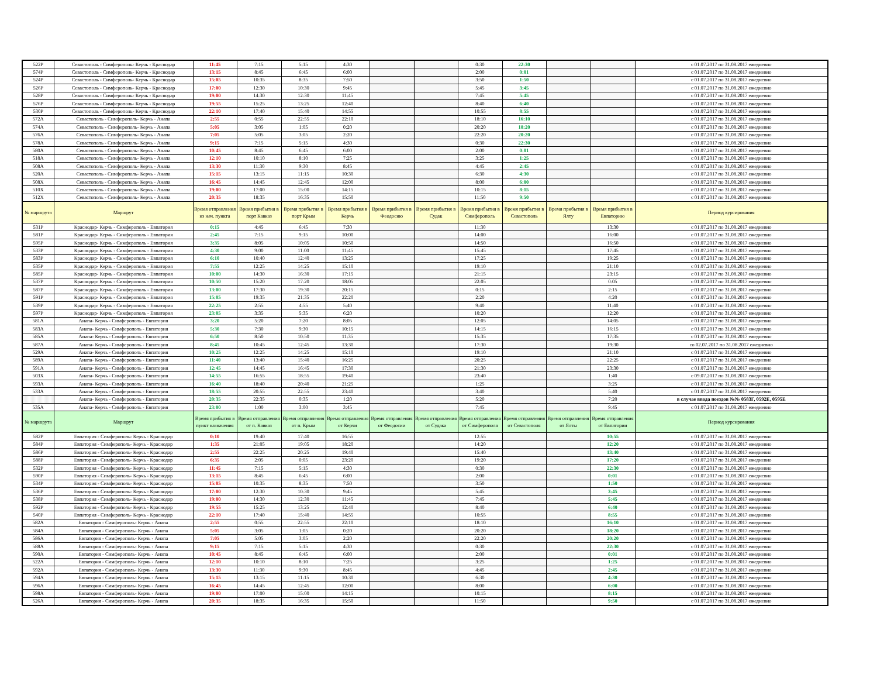| 522Р | Севастополь - Симферополь- Керчь - Краснодар | 11:45 | 7:15 | 5:15 | 4:30 | | | 0:30 | 22:30 | | | с 01.07.2017 по 31.08.2017 ежедневно |
| 574Р | Севастополь - Симферополь- Керчь - Краснодар | 13:15 | 8:45 | 6:45 | 6:00 | | | 2:00 | 0:01 | | | с 01.07.2017 по 31.08.2017 ежедневно |
| 524Р | Севастополь - Симферополь- Керчь - Краснодар | 15:05 | 10:35 | 8:35 | 7:50 | | | 3:50 | 1:50 | | | с 01.07.2017 по 31.08.2017 ежедневно |
| 526Р | Севастополь - Симферополь- Керчь - Краснодар | 17:00 | 12:30 | 10:30 | 9:45 | | | 5:45 | 3:45 | | | с 01.07.2017 по 31.08.2017 ежедневно |
| 528Р | Севастополь - Симферополь- Керчь - Краснодар | 19:00 | 14:30 | 12:30 | 11:45 | | | 7:45 | 5:45 | | | с 01.07.2017 по 31.08.2017 ежедневно |
| 576Р | Севастополь - Симферополь- Керчь - Краснодар | 19:55 | 15:25 | 13:25 | 12:40 | | | 8:40 | 6:40 | | | с 01.07.2017 по 31.08.2017 ежедневно |
| 530Р | Севастополь - Симферополь- Керчь - Краснодар | 22:10 | 17:40 | 15:40 | 14:55 | | | 10:55 | 8:55 | | | с 01.07.2017 по 31.08.2017 ежедневно |
| 572А | Севастополь - Симферополь- Керчь - Анапа | 2:55 | 0:55 | 22:55 | 22:10 | | | 18:10 | 16:10 | | | с 01.07.2017 по 31.08.2017 ежедневно |
| 574А | Севастополь - Симферополь- Керчь - Анапа | 5:05 | 3:05 | 1:05 | 0:20 | | | 20:20 | 18:20 | | | с 01.07.2017 по 31.08.2017 ежедневно |
| 576А | Севастополь - Симферополь- Керчь - Анапа | 7:05 | 5:05 | 3:05 | 2:20 | | | 22:20 | 20:20 | | | с 01.07.2017 по 31.08.2017 ежедневно |
| 578А | Севастополь - Симферополь- Керчь - Анапа | 9:15 | 7:15 | 5:15 | 4:30 | | | 0:30 | 22:30 | | | с 01.07.2017 по 31.08.2017 ежедневно |
| 580А | Севастополь - Симферополь- Керчь - Анапа | 10:45 | 8:45 | 6:45 | 6:00 | | | 2:00 | 0:01 | | | с 01.07.2017 по 31.08.2017 ежедневно |
| 518А | Севастополь - Симферополь- Керчь - Анапа | 12:10 | 10:10 | 8:10 | 7:25 | | | 3:25 | 1:25 | | | с 01.07.2017 по 31.08.2017 ежедневно |
| 508А | Севастополь - Симферополь- Керчь - Анапа | 13:30 | 11:30 | 9:30 | 8:45 | | | 4:45 | 2:45 | | | с 01.07.2017 по 31.08.2017 ежедневно |
| 520А | Севастополь - Симферополь- Керчь - Анапа | 15:15 | 13:15 | 11:15 | 10:30 | | | 6:30 | 4:30 | | | с 01.07.2017 по 31.08.2017 ежедневно |
| 508Х | Севастополь - Симферополь- Керчь - Анапа | 16:45 | 14:45 | 12:45 | 12:00 | | | 8:00 | 6:00 | | | с 01.07.2017 по 31.08.2017 ежедневно |
| 510Х | Севастополь - Симферополь- Керчь - Анапа | 19:00 | 17:00 | 15:00 | 14:15 | | | 10:15 | 8:15 | | | с 01.07.2017 по 31.08.2017 ежедневно |
| 512Х | Севастополь - Симферополь- Керчь - Анапа | 20:35 | 18:35 | 16:35 | 15:50 | | | 11:50 | 9:50 | | | с 01.07.2017 по 31.08.2017 ежедневно |
| № маршрута | Маршрут | Время отправления из нач. пункта | Время прибытия в порт Кавказ | Время прибытия в порт Крым | Время прибытия в Керчь | Время прибытия в Феодосию | Время прибытия в Судак | Время прибытия в Симферополь | Время прибытия в Севастополь | Время прибытия в Ялту | Время прибытия в Евпаторию | Период курсирования |
| 531Р | Краснодар- Керчь - Симферополь - Евпатория | 0:15 | 4:45 | 6:45 | 7:30 | | | 11:30 | | | 13:30 | с 01.07.2017 по 31.08.2017 ежедневно |
| 581Р | Краснодар- Керчь - Симферополь - Евпатория | 2:45 | 7:15 | 9:15 | 10:00 | | | 14:00 | | | 16:00 | с 01.07.2017 по 31.08.2017 ежедневно |
| 595Р | Краснодар- Керчь - Симферополь - Евпатория | 3:35 | 8:05 | 10:05 | 10:50 | | | 14:50 | | | 16:50 | с 01.07.2017 по 31.08.2017 ежедневно |
| 533Р | Краснодар- Керчь - Симферополь - Евпатория | 4:30 | 9:00 | 11:00 | 11:45 | | | 15:45 | | | 17:45 | с 01.07.2017 по 31.08.2017 ежедневно |
| 583Р | Краснодар- Керчь - Симферополь - Евпатория | 6:10 | 10:40 | 12:40 | 13:25 | | | 17:25 | | | 19:25 | с 01.07.2017 по 31.08.2017 ежедневно |
| 535Р | Краснодар- Керчь - Симферополь - Евпатория | 7:55 | 12:25 | 14:25 | 15:10 | | | 19:10 | | | 21:10 | с 01.07.2017 по 31.08.2017 ежедневно |
| 585Р | Краснодар- Керчь - Симферополь - Евпатория | 10:00 | 14:30 | 16:30 | 17:15 | | | 21:15 | | | 23:15 | с 01.07.2017 по 31.08.2017 ежедневно |
| 537Р | Краснодар- Керчь - Симферополь - Евпатория | 10:50 | 15:20 | 17:20 | 18:05 | | | 22:05 | | | 0:05 | с 01.07.2017 по 31.08.2017 ежедневно |
| 587Р | Краснодар- Керчь - Симферополь - Евпатория | 13:00 | 17:30 | 19:30 | 20:15 | | | 0:15 | | | 2:15 | с 01.07.2017 по 31.08.2017 ежедневно |
| 591Р | Краснодар- Керчь - Симферополь - Евпатория | 15:05 | 19:35 | 21:35 | 22:20 | | | 2:20 | | | 4:20 | с 01.07.2017 по 31.08.2017 ежедневно |
| 539Р | Краснодар- Керчь - Симферополь - Евпатория | 22:25 | 2:55 | 4:55 | 5:40 | | | 9:40 | | | 11:40 | с 01.07.2017 по 31.08.2017 ежедневно |
| 597Р | Краснодар- Керчь - Симферополь - Евпатория | 23:05 | 3:35 | 5:35 | 6:20 | | | 10:20 | | | 12:20 | с 01.07.2017 по 31.08.2017 ежедневно |
| 581А | Анапа- Керчь - Симферополь - Евпатория | 3:20 | 5:20 | 7:20 | 8:05 | | | 12:05 | | | 14:05 | с 01.07.2017 по 31.08.2017 ежедневно |
| 583А | Анапа- Керчь - Симферополь - Евпатория | 5:30 | 7:30 | 9:30 | 10:15 | | | 14:15 | | | 16:15 | с 01.07.2017 по 31.08.2017 ежедневно |
| 585А | Анапа- Керчь - Симферополь - Евпатория | 6:50 | 8:50 | 10:50 | 11:35 | | | 15:35 | | | 17:35 | с 01.07.2017 по 31.08.2017 ежедневно |
| 587А | Анапа- Керчь - Симферополь - Евпатория | 8:45 | 10:45 | 12:45 | 13:30 | | | 17:30 | | | 19:30 | со 02.07.2017 по 31.08.2017 ежедневно |
| 529А | Анапа- Керчь - Симферополь - Евпатория | 10:25 | 12:25 | 14:25 | 15:10 | | | 19:10 | | | 21:10 | с 01.07.2017 по 31.08.2017 ежедневно |
| 589А | Анапа- Керчь - Симферополь - Евпатория | 11:40 | 13:40 | 15:40 | 16:25 | | | 20:25 | | | 22:25 | с 01.07.2017 по 31.08.2017 ежедневно |
| 591А | Анапа- Керчь - Симферополь - Евпатория | 12:45 | 14:45 | 16:45 | 17:30 | | | 21:30 | | | 23:30 | с 01.07.2017 по 31.08.2017 ежедневно |
| 503Х | Анапа- Керчь - Симферополь - Евпатория | 14:55 | 16:55 | 18:55 | 19:40 | | | 23:40 | | | 1:40 | с 09.07.2017 по 31.08.2017 ежедневно |
| 593А | Анапа- Керчь - Симферополь - Евпатория | 16:40 | 18:40 | 20:40 | 21:25 | | | 1:25 | | | 3:25 | с 01.07.2017 по 31.08.2017 ежедневно |
| 533А | Анапа- Керчь - Симферополь - Евпатория | 18:55 | 20:55 | 22:55 | 23:40 | | | 3:40 | | | 5:40 | с 01.07.2017 по 31.08.2017 ежедневно |
| | Анапа- Керчь - Симферополь - Евпатория | 20:35 | 22:35 | 0:35 | 1:20 | | | 5:20 | | | 7:20 | в случае ввода поездов №№ 0583Г, 0592Е, 0595Е |
| 535А | Анапа- Керчь - Симферополь - Евпатория | 23:00 | 1:00 | 3:00 | 3:45 | | | 7:45 | | | 9:45 | с 01.07.2017 по 31.08.2017 ежедневно |
| № маршрута | Маршрут | Время прибытия в пункт назначения | Время отправления от п. Кавказ | Время отправления от п. Крым | Время отправления от Керчи | Время отправления от Феодосии | Время отправления от Судака | Время отправления от Симферополя | Время отправления от Севастополя | Время отправления от Ялты | Время отправления от Евпатории | Период курсирования |
| 582Р | Евпатория - Симферополь- Керчь - Краснодар | 0:10 | 19:40 | 17:40 | 16:55 | | | 12:55 | | | 10:55 | с 01.07.2017 по 31.08.2017 ежедневно |
| 584Р | Евпатория - Симферополь- Керчь - Краснодар | 1:35 | 21:05 | 19:05 | 18:20 | | | 14:20 | | | 12:20 | с 01.07.2017 по 31.08.2017 ежедневно |
| 586Р | Евпатория - Симферополь- Керчь - Краснодар | 2:55 | 22:25 | 20:25 | 19:40 | | | 15:40 | | | 13:40 | с 01.07.2017 по 31.08.2017 ежедневно |
| 588Р | Евпатория - Симферополь- Керчь - Краснодар | 6:35 | 2:05 | 0:05 | 23:20 | | | 19:20 | | | 17:20 | с 01.07.2017 по 31.08.2017 ежедневно |
| 532Р | Евпатория - Симферополь- Керчь - Краснодар | 11:45 | 7:15 | 5:15 | 4:30 | | | 0:30 | | | 22:30 | с 01.07.2017 по 31.08.2017 ежедневно |
| 590Р | Евпатория - Симферополь- Керчь - Краснодар | 13:15 | 8:45 | 6:45 | 6:00 | | | 2:00 | | | 0:01 | с 01.07.2017 по 31.08.2017 ежедневно |
| 534Р | Евпатория - Симферополь- Керчь - Краснодар | 15:05 | 10:35 | 8:35 | 7:50 | | | 3:50 | | | 1:50 | с 01.07.2017 по 31.08.2017 ежедневно |
| 536Р | Евпатория - Симферополь- Керчь - Краснодар | 17:00 | 12:30 | 10:30 | 9:45 | | | 5:45 | | | 3:45 | с 01.07.2017 по 31.08.2017 ежедневно |
| 538Р | Евпатория - Симферополь- Керчь - Краснодар | 19:00 | 14:30 | 12:30 | 11:45 | | | 7:45 | | | 5:45 | с 01.07.2017 по 31.08.2017 ежедневно |
| 592Р | Евпатория - Симферополь- Керчь - Краснодар | 19:55 | 15:25 | 13:25 | 12:40 | | | 8:40 | | | 6:40 | с 01.07.2017 по 31.08.2017 ежедневно |
| 540Р | Евпатория - Симферополь- Керчь - Краснодар | 22:10 | 17:40 | 15:40 | 14:55 | | | 10:55 | | | 8:55 | с 01.07.2017 по 31.08.2017 ежедневно |
| 582А | Евпатория - Симферополь- Керчь - Анапа | 2:55 | 0:55 | 22:55 | 22:10 | | | 18:10 | | | 16:10 | с 01.07.2017 по 31.08.2017 ежедневно |
| 584А | Евпатория - Симферополь- Керчь - Анапа | 5:05 | 3:05 | 1:05 | 0:20 | | | 20:20 | | | 18:20 | с 01.07.2017 по 31.08.2017 ежедневно |
| 586А | Евпатория - Симферополь- Керчь - Анапа | 7:05 | 5:05 | 3:05 | 2:20 | | | 22:20 | | | 20:20 | с 01.07.2017 по 31.08.2017 ежедневно |
| 588А | Евпатория - Симферополь- Керчь - Анапа | 9:15 | 7:15 | 5:15 | 4:30 | | | 0:30 | | | 22:30 | с 01.07.2017 по 31.08.2017 ежедневно |
| 590А | Евпатория - Симферополь- Керчь - Анапа | 10:45 | 8:45 | 6:45 | 6:00 | | | 2:00 | | | 0:01 | с 01.07.2017 по 31.08.2017 ежедневно |
| 522А | Евпатория - Симферополь- Керчь - Анапа | 12:10 | 10:10 | 8:10 | 7:25 | | | 3:25 | | | 1:25 | с 01.07.2017 по 31.08.2017 ежедневно |
| 592А | Евпатория - Симферополь- Керчь - Анапа | 13:30 | 11:30 | 9:30 | 8:45 | | | 4:45 | | | 2:45 | с 01.07.2017 по 31.08.2017 ежедневно |
| 594А | Евпатория - Симферополь- Керчь - Анапа | 15:15 | 13:15 | 11:15 | 10:30 | | | 6:30 | | | 4:30 | с 01.07.2017 по 31.08.2017 ежедневно |
| 596А | Евпатория - Симферополь- Керчь - Анапа | 16:45 | 14:45 | 12:45 | 12:00 | | | 8:00 | | | 6:00 | с 01.07.2017 по 31.08.2017 ежедневно |
| 598А | Евпатория - Симферополь- Керчь - Анапа | 19:00 | 17:00 | 15:00 | 14:15 | | | 10:15 | | | 8:15 | с 01.07.2017 по 31.08.2017 ежедневно |
| 526А | Евпатория - Симферополь- Керчь - Анапа | 20:35 | 18:35 | 16:35 | 15:50 | | | 11:50 | | | 9:50 | с 01.07.2017 по 31.08.2017 ежедневно |